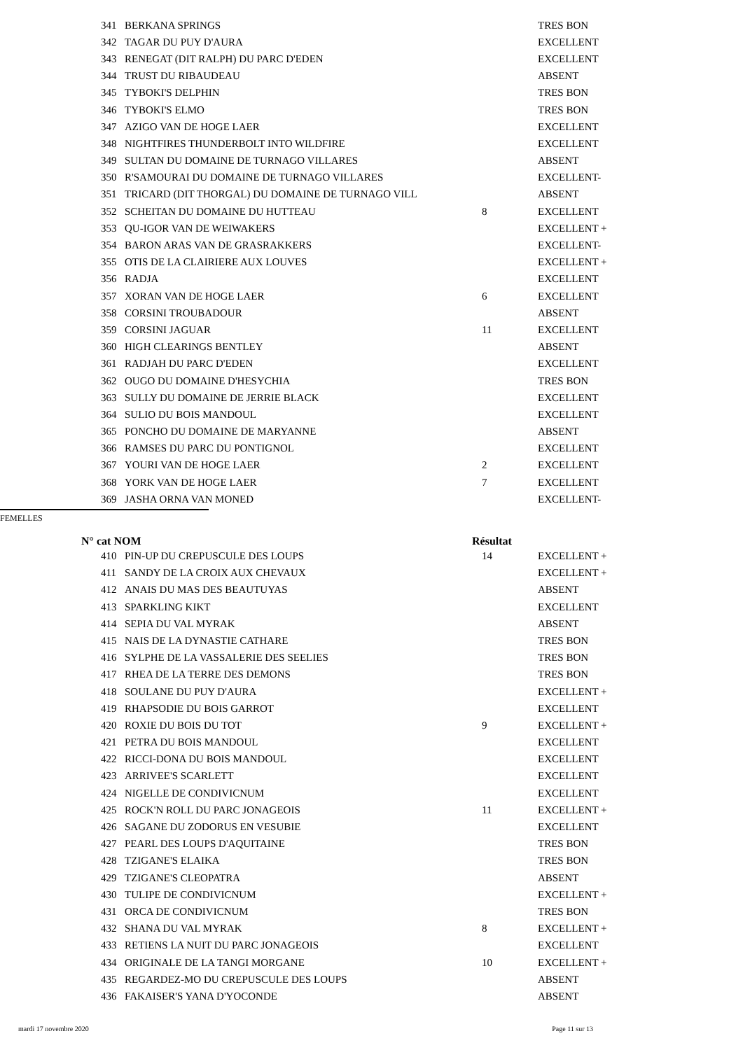| 341 | BERKANA SPRINGS | | TRES BON |
| 342 | TAGAR DU PUY D'AURA | | EXCELLENT |
| 343 | RENEGAT (DIT RALPH) DU PARC D'EDEN | | EXCELLENT |
| 344 | TRUST DU RIBAUDEAU | | ABSENT |
| 345 | TYBOKI'S DELPHIN | | TRES BON |
| 346 | TYBOKI'S ELMO | | TRES BON |
| 347 | AZIGO VAN DE HOGE LAER | | EXCELLENT |
| 348 | NIGHTFIRES THUNDERBOLT INTO WILDFIRE | | EXCELLENT |
| 349 | SULTAN DU DOMAINE DE TURNAGO VILLARES | | ABSENT |
| 350 | R'SAMOURAI DU DOMAINE DE TURNAGO VILLARES | | EXCELLENT- |
| 351 | TRICARD (DIT THORGAL) DU DOMAINE DE TURNAGO VILL | | ABSENT |
| 352 | SCHEITAN DU DOMAINE DU HUTTEAU | 8 | EXCELLENT |
| 353 | QU-IGOR VAN DE WEIWAKERS | | EXCELLENT + |
| 354 | BARON ARAS VAN DE GRASRAKKERS | | EXCELLENT- |
| 355 | OTIS DE LA CLAIRIERE AUX LOUVES | | EXCELLENT + |
| 356 | RADJA | | EXCELLENT |
| 357 | XORAN VAN DE HOGE LAER | 6 | EXCELLENT |
| 358 | CORSINI TROUBADOUR | | ABSENT |
| 359 | CORSINI JAGUAR | 11 | EXCELLENT |
| 360 | HIGH CLEARINGS BENTLEY | | ABSENT |
| 361 | RADJAH DU PARC D'EDEN | | EXCELLENT |
| 362 | OUGO DU DOMAINE D'HESYCHIA | | TRES BON |
| 363 | SULLY DU DOMAINE DE JERRIE BLACK | | EXCELLENT |
| 364 | SULIO DU BOIS MANDOUL | | EXCELLENT |
| 365 | PONCHO DU DOMAINE DE MARYANNE | | ABSENT |
| 366 | RAMSES DU PARC DU PONTIGNOL | | EXCELLENT |
| 367 | YOURI VAN DE HOGE LAER | 2 | EXCELLENT |
| 368 | YORK VAN DE HOGE LAER | 7 | EXCELLENT |
| 369 | JASHA ORNA VAN MONED | | EXCELLENT- |
FEMELLES
N° cat NOM Résultat
| 410 | PIN-UP DU CREPUSCULE DES LOUPS | 14 | EXCELLENT + |
| 411 | SANDY DE LA CROIX AUX CHEVAUX | | EXCELLENT + |
| 412 | ANAIS DU MAS DES BEAUTUYAS | | ABSENT |
| 413 | SPARKLING KIKT | | EXCELLENT |
| 414 | SEPIA DU VAL MYRAK | | ABSENT |
| 415 | NAIS DE LA DYNASTIE CATHARE | | TRES BON |
| 416 | SYLPHE DE LA VASSALERIE DES SEELIES | | TRES BON |
| 417 | RHEA DE LA TERRE DES DEMONS | | TRES BON |
| 418 | SOULANE DU PUY D'AURA | | EXCELLENT + |
| 419 | RHAPSODIE DU BOIS GARROT | | EXCELLENT |
| 420 | ROXIE DU BOIS DU TOT | 9 | EXCELLENT + |
| 421 | PETRA DU BOIS MANDOUL | | EXCELLENT |
| 422 | RICCI-DONA DU BOIS MANDOUL | | EXCELLENT |
| 423 | ARRIVEE'S SCARLETT | | EXCELLENT |
| 424 | NIGELLE DE CONDIVICNUM | | EXCELLENT |
| 425 | ROCK'N ROLL DU PARC JONAGEOIS | 11 | EXCELLENT + |
| 426 | SAGANE DU ZODORUS EN VESUBIE | | EXCELLENT |
| 427 | PEARL DES LOUPS D'AQUITAINE | | TRES BON |
| 428 | TZIGANE'S ELAIKA | | TRES BON |
| 429 | TZIGANE'S CLEOPATRA | | ABSENT |
| 430 | TULIPE DE CONDIVICNUM | | EXCELLENT + |
| 431 | ORCA DE CONDIVICNUM | | TRES BON |
| 432 | SHANA DU VAL MYRAK | 8 | EXCELLENT + |
| 433 | RETIENS LA NUIT DU PARC JONAGEOIS | | EXCELLENT |
| 434 | ORIGINALE DE LA TANGI MORGANE | 10 | EXCELLENT + |
| 435 | REGARDEZ-MO DU CREPUSCULE DES LOUPS | | ABSENT |
| 436 | FAKAISER'S YANA D'YOCONDE | | ABSENT |
mardi 17 novembre 2020 Page 11 sur 13